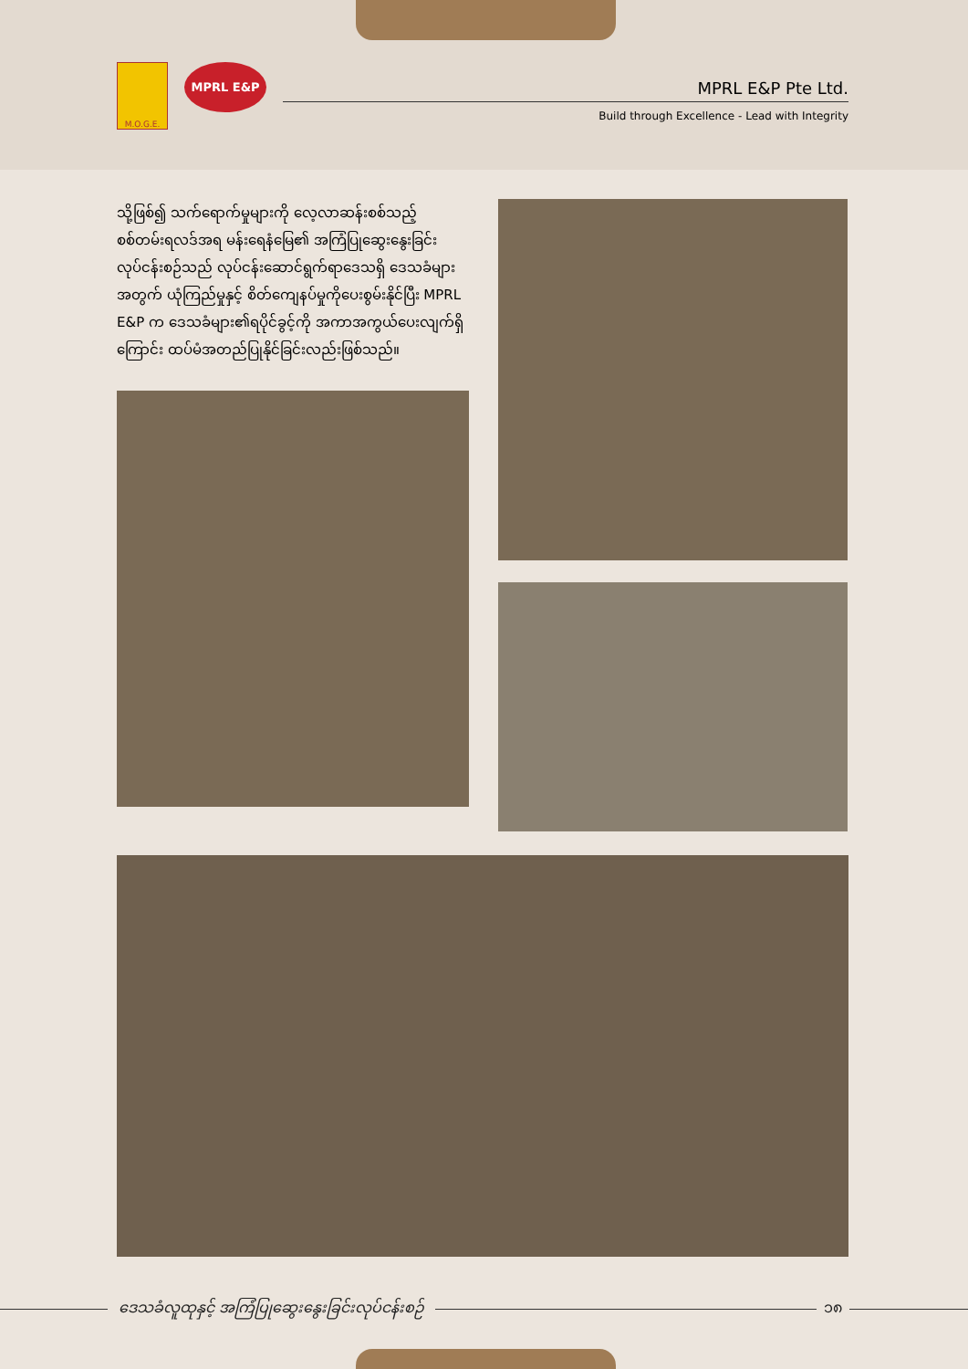M.O.G.E.
MPRL E&P
MPRL E&P Pte Ltd.
Build through Excellence - Lead with Integrity
သို့ဖြစ်၍ သက်ရောက်မှုများကို လေ့လာဆန်းစစ်သည့် စစ်တမ်းရလဒ်အရ မန်းရေနံမြေ၏ အကြံပြုဆွေးနွေးခြင်းလုပ်ငန်းစဉ်သည် လုပ်ငန်းဆောင်ရွက်ရာဒေသရှိ ဒေသခံများအတွက် ယုံကြည်မှုနှင့် စိတ်ကျေနပ်မှုကိုပေးစွမ်းနိုင်ပြီး MPRL E&P က ဒေသခံများ၏ရပိုင်ခွင့်ကို အကာအကွယ်ပေးလျက်ရှိကြောင်း ထပ်မံအတည်ပြုနိုင်ခြင်းလည်းဖြစ်သည်။
ဒေသခံလူထုနှင့် အကြံပြုဆွေးနွေးခြင်းလုပ်ငန်းစဉ်
၁၈